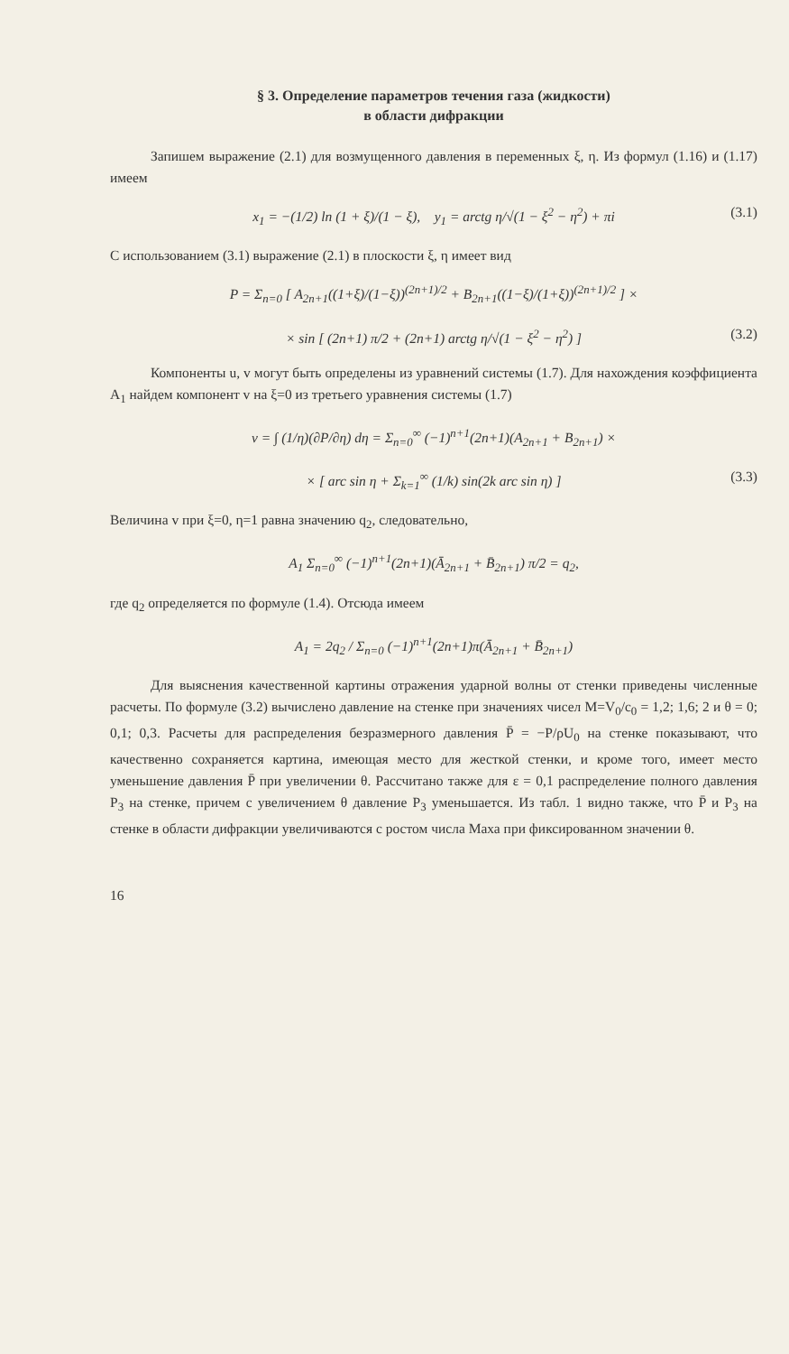§ 3. Определение параметров течения газа (жидкости)
в области дифракции
Запишем выражение (2.1) для возмущенного давления в переменных ξ, η. Из формул (1.16) и (1.17) имеем
x<sub>1</sub> = −(1/2) ln (1 + ξ)/(1 − ξ), y<sub>1</sub> = arctg η/√(1 − ξ<sup>2</sup> − η<sup>2</sup>) + πi (3.1)
С использованием (3.1) выражение (2.1) в плоскости ξ, η имеет вид
P = Σ<sub>n=0</sub> [ A<sub>2n+1</sub>((1+ξ)/(1−ξ))<sup>(2n+1)/2</sup> + B<sub>2n+1</sub>((1−ξ)/(1+ξ))<sup>(2n+1)/2</sup> ] ×
× sin [ (2n+1) π/2 + (2n+1) arctg η/√(1 − ξ<sup>2</sup> − η<sup>2</sup>) ] (3.2)
Компоненты u, v могут быть определены из уравнений системы (1.7). Для нахождения коэффициента A<sub>1</sub> найдем компонент v на ξ=0 из третьего уравнения системы (1.7)
v = ∫ (1/η)(∂P/∂η) dη = Σ<sub>n=0</sub><sup>∞</sup> (−1)<sup>n+1</sup>(2n+1)(A<sub>2n+1</sub> + B<sub>2n+1</sub>) ×
× [ arc sin η + Σ<sub>k=1</sub><sup>∞</sup> (1/k) sin(2k arc sin η) ] (3.3)
Величина v при ξ=0, η=1 равна значению q<sub>2</sub>, следовательно,
A<sub>1</sub> Σ<sub>n=0</sub><sup>∞</sup> (−1)<sup>n+1</sup>(2n+1)(Ā<sub>2n+1</sub> + B̄<sub>2n+1</sub>) π/2 = q<sub>2</sub>,
где q<sub>2</sub> определяется по формуле (1.4). Отсюда имеем
A<sub>1</sub> = 2q<sub>2</sub> / Σ<sub>n=0</sub> (−1)<sup>n+1</sup>(2n+1)π(Ā<sub>2n+1</sub> + B̄<sub>2n+1</sub>)
Для выяснения качественной картины отражения ударной волны от стенки приведены численные расчеты. По формуле (3.2) вычислено давление на стенке при значениях чисел M=V<sub>0</sub>/c<sub>0</sub> = 1,2; 1,6; 2 и θ = 0; 0,1; 0,3. Расчеты для распределения безразмерного давления P̄ = −P/ρU<sub>0</sub> на стенке показывают, что качественно сохраняется картина, имеющая место для жесткой стенки, и кроме того, имеет место уменьшение давления P̄ при увеличении θ. Рассчитано также для ε = 0,1 распределение полного давления P<sub>3</sub> на стенке, причем с увеличением θ давление P<sub>3</sub> уменьшается. Из табл. 1 видно также, что P̄ и P<sub>3</sub> на стенке в области дифракции увеличиваются с ростом числа Маха при фиксированном значении θ.
16